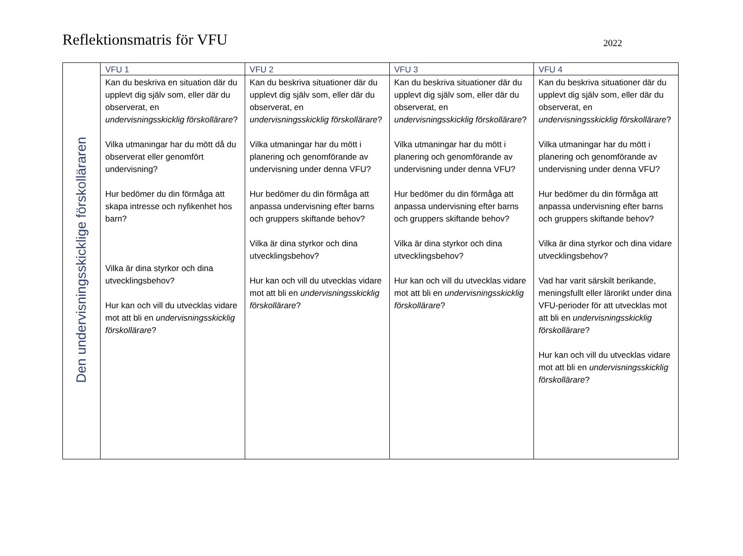Reflektionsmatris för VFU
2022
| Den undervisningsskicklige förskolläraren | VFU 1 | VFU 2 | VFU 3 | VFU 4 |
| | Kan du beskriva en situation där du upplevt dig själv som, eller där du observerat, en undervisningsskicklig förskollärare ? Vilka utmaningar har du mött då du observerat eller genomfört undervisning? Hur bedömer du din förmåga att skapa intresse och nyfikenhet hos barn? Vilka är dina styrkor och dina utvecklingsbehov? Hur kan och vill du utvecklas vidare mot att bli en undervisningsskicklig förskollärare ? | Kan du beskriva situationer där du upplevt dig själv som, eller där du observerat, en undervisningsskicklig förskollärare ? Vilka utmaningar har du mött i planering och genomförande av undervisning under denna VFU? Hur bedömer du din förmåga att anpassa undervisning efter barns och gruppers skiftande behov? Vilka är dina styrkor och dina utvecklingsbehov? Hur kan och vill du utvecklas vidare mot att bli en undervisningsskicklig förskollärare ? | Kan du beskriva situationer där du upplevt dig själv som, eller där du observerat, en undervisningsskicklig förskollärare ? Vilka utmaningar har du mött i planering och genomförande av undervisning under denna VFU? Hur bedömer du din förmåga att anpassa undervisning efter barns och gruppers skiftande behov? Vilka är dina styrkor och dina utvecklingsbehov? Hur kan och vill du utvecklas vidare mot att bli en undervisningsskicklig förskollärare ? | Kan du beskriva situationer där du upplevt dig själv som, eller där du observerat, en undervisningsskicklig förskollärare ? Vilka utmaningar har du mött i planering och genomförande av undervisning under denna VFU? Hur bedömer du din förmåga att anpassa undervisning efter barns och gruppers skiftande behov? Vilka är dina styrkor och dina vidare utvecklingsbehov? Vad har varit särskilt berikande, meningsfullt eller lärorikt under dina VFU-perioder för att utvecklas mot att bli en undervisningsskicklig förskollärare ? Hur kan och vill du utvecklas vidare mot att bli en undervisningsskicklig förskollärare ? |